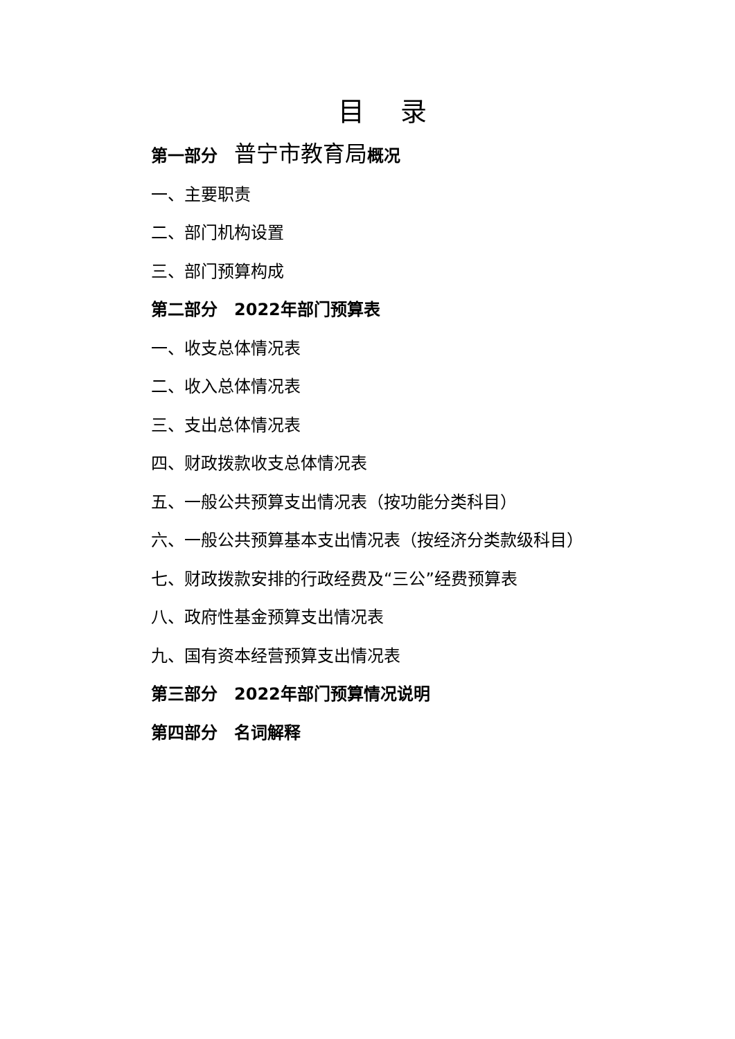目 录
第一部分　普宁市教育局概况
一、主要职责
二、部门机构设置
三、部门预算构成
第二部分　2022年部门预算表
一、收支总体情况表
二、收入总体情况表
三、支出总体情况表
四、财政拨款收支总体情况表
五、一般公共预算支出情况表（按功能分类科目）
六、一般公共预算基本支出情况表（按经济分类款级科目）
七、财政拨款安排的行政经费及“三公”经费预算表
八、政府性基金预算支出情况表
九、国有资本经营预算支出情况表
第三部分　2022年部门预算情况说明
第四部分　名词解释